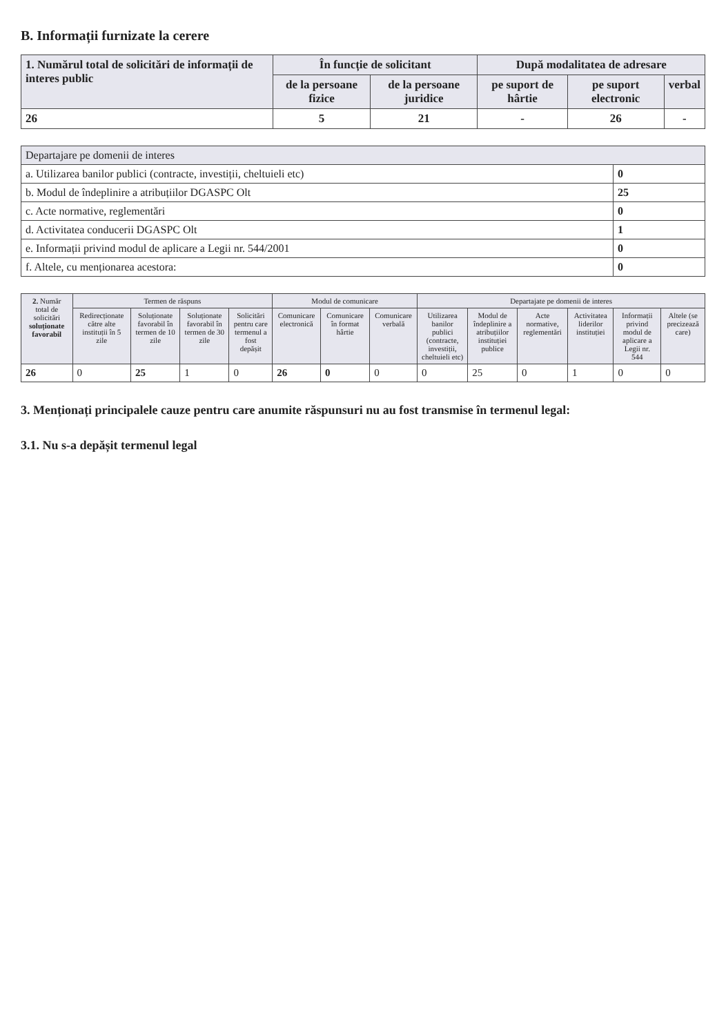B. Informații furnizate la cerere
| 1. Numărul total de solicitări de informații de interes public | În funcție de solicitant | | După modalitatea de adresare | | |
| --- | --- | --- | --- | --- | --- |
| | de la persoane fizice | de la persoane juridice | pe suport de hârtie | pe suport electronic | verbal |
| 26 | 5 | 21 | - | 26 | - |
| Departajare pe domenii de interes | |
| --- | --- |
| a. Utilizarea banilor publici (contracte, investiții, cheltuieli etc) | 0 |
| b. Modul de îndeplinire a atribuțiilor DGASPC Olt | 25 |
| c. Acte normative, reglementări | 0 |
| d. Activitatea conducerii DGASPC Olt | 1 |
| e. Informații privind modul de aplicare a Legii nr. 544/2001 | 0 |
| f. Altele, cu menționarea acestora: | 0 |
| 2. Număr total de solicitări soluționate favorabil | Termen de răspuns | | | | Modul de comunicare | | | Departajate pe domenii de interes | | | | | |
| --- | --- | --- | --- | --- | --- | --- | --- | --- | --- | --- | --- | --- | --- |
| | Redirecționate către alte instituții în 5 zile | Soluționate favorabil în termen de 10 zile | Soluționate favorabil în termen de 30 zile | Solicitări pentru care termenul a fost depășit | Comunicare electronică | Comunicare în format hârtie | Comunicare verbală | Utilizarea banilor publici (contracte, investiții, cheltuieli etc) | Modul de îndeplinire a atribuțiilor instituției publice | Acte normative, reglementări | Activitatea liderilor instituției | Informații privind modul de aplicare a Legii nr. 544 | Altele (se precizează care) |
| 26 | 0 | 25 | 1 | 0 | 26 | 0 | 0 | 0 | 25 | 0 | 1 | 0 | 0 |
3. Menționați principalele cauze pentru care anumite răspunsuri nu au fost transmise în termenul legal:
3.1. Nu s-a depășit termenul legal